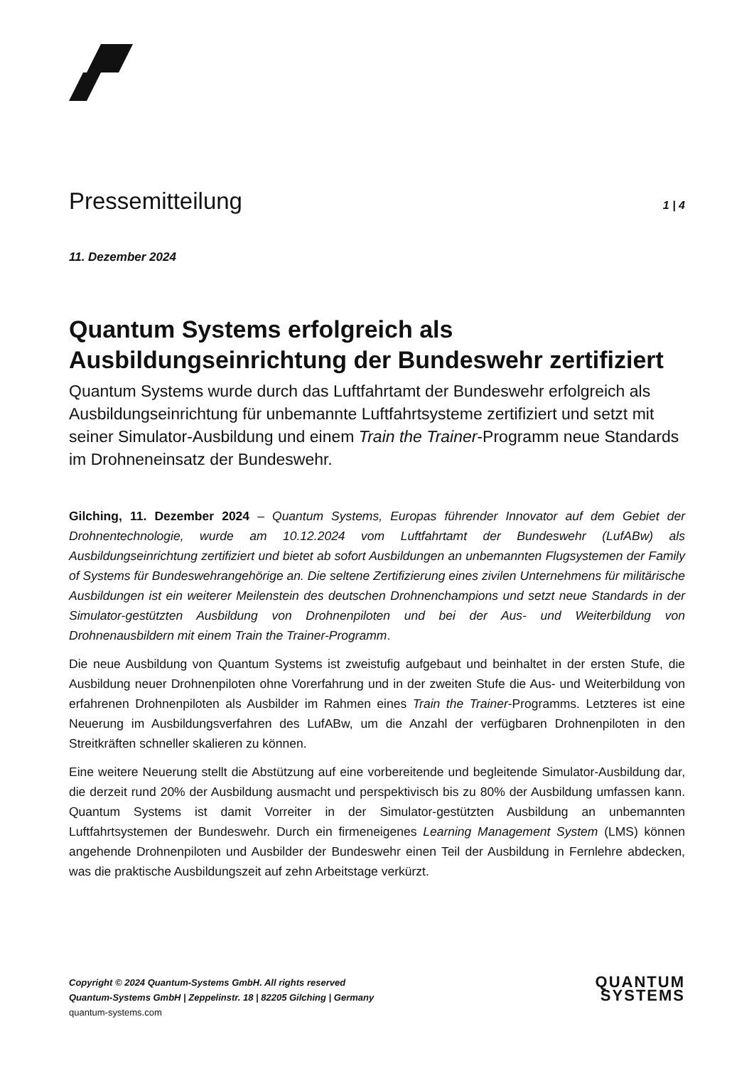Pressemitteilung
1 | 4
11. Dezember 2024
Quantum Systems erfolgreich als Ausbildungseinrichtung der Bundeswehr zertifiziert
Quantum Systems wurde durch das Luftfahrtamt der Bundeswehr erfolgreich als Ausbildungseinrichtung für unbemannte Luftfahrtsysteme zertifiziert und setzt mit seiner Simulator-Ausbildung und einem Train the Trainer-Programm neue Standards im Drohneneinsatz der Bundeswehr.
Gilching, 11. Dezember 2024 – Quantum Systems, Europas führender Innovator auf dem Gebiet der Drohnentechnologie, wurde am 10.12.2024 vom Luftfahrtamt der Bundeswehr (LufABw) als Ausbildungseinrichtung zertifiziert und bietet ab sofort Ausbildungen an unbemannten Flugsystemen der Family of Systems für Bundeswehrangehörige an. Die seltene Zertifizierung eines zivilen Unternehmens für militärische Ausbildungen ist ein weiterer Meilenstein des deutschen Drohnenchampions und setzt neue Standards in der Simulator-gestützten Ausbildung von Drohnenpiloten und bei der Aus- und Weiterbildung von Drohnenausbildern mit einem Train the Trainer-Programm.
Die neue Ausbildung von Quantum Systems ist zweistufig aufgebaut und beinhaltet in der ersten Stufe, die Ausbildung neuer Drohnenpiloten ohne Vorerfahrung und in der zweiten Stufe die Aus- und Weiterbildung von erfahrenen Drohnenpiloten als Ausbilder im Rahmen eines Train the Trainer-Programms. Letzteres ist eine Neuerung im Ausbildungsverfahren des LufABw, um die Anzahl der verfügbaren Drohnenpiloten in den Streitkräften schneller skalieren zu können.
Eine weitere Neuerung stellt die Abstützung auf eine vorbereitende und begleitende Simulator-Ausbildung dar, die derzeit rund 20% der Ausbildung ausmacht und perspektivisch bis zu 80% der Ausbildung umfassen kann. Quantum Systems ist damit Vorreiter in der Simulator-gestützten Ausbildung an unbemannten Luftfahrtsystemen der Bundeswehr. Durch ein firmeneigenes Learning Management System (LMS) können angehende Drohnenpiloten und Ausbilder der Bundeswehr einen Teil der Ausbildung in Fernlehre abdecken, was die praktische Ausbildungszeit auf zehn Arbeitstage verkürzt.
Copyright © 2024 Quantum-Systems GmbH. All rights reserved
Quantum-Systems GmbH | Zeppelinstr. 18 | 82205 Gilching | Germany
quantum-systems.com
QUANTUM
SYSTEMS